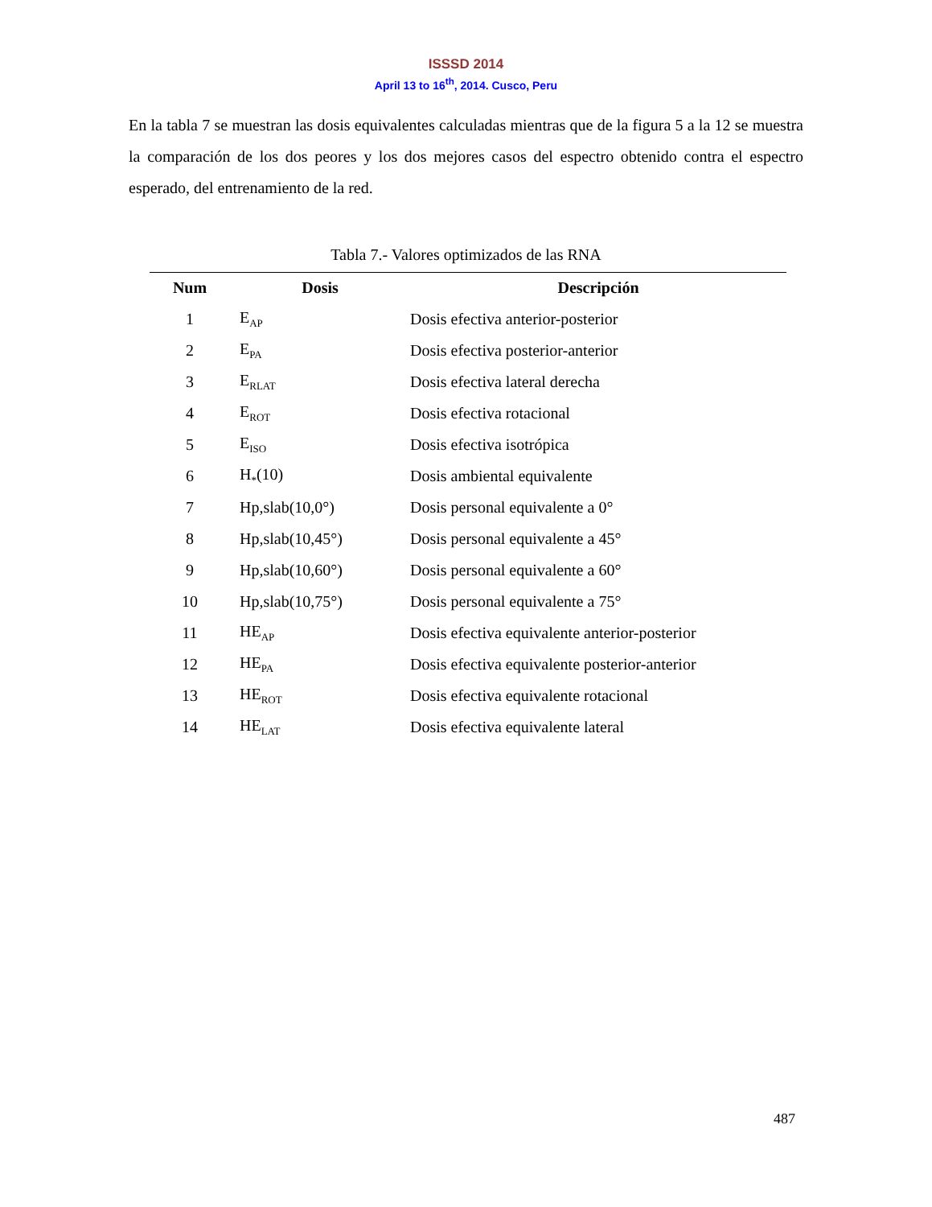ISSSD 2014
April 13 to 16<sup>th</sup>, 2014. Cusco, Peru
En la tabla 7 se muestran las dosis equivalentes calculadas mientras que de la figura 5 a la 12 se muestra la comparación de los dos peores y los dos mejores casos del espectro obtenido contra el espectro esperado, del entrenamiento de la red.
Tabla 7.- Valores optimizados de las RNA
| Num | Dosis | Descripción |
| --- | --- | --- |
| 1 | E<sub>AP</sub> | Dosis efectiva anterior-posterior |
| 2 | E<sub>PA</sub> | Dosis efectiva posterior-anterior |
| 3 | E<sub>RLAT</sub> | Dosis efectiva lateral derecha |
| 4 | E<sub>ROT</sub> | Dosis efectiva rotacional |
| 5 | E<sub>ISO</sub> | Dosis efectiva isotrópica |
| 6 | H<sub>*</sub>(10) | Dosis ambiental equivalente |
| 7 | Hp,slab(10,0°) | Dosis personal equivalente a 0° |
| 8 | Hp,slab(10,45°) | Dosis personal equivalente a 45° |
| 9 | Hp,slab(10,60°) | Dosis personal equivalente a 60° |
| 10 | Hp,slab(10,75°) | Dosis personal equivalente a 75° |
| 11 | HE<sub>AP</sub> | Dosis efectiva equivalente anterior-posterior |
| 12 | HE<sub>PA</sub> | Dosis efectiva equivalente posterior-anterior |
| 13 | HE<sub>ROT</sub> | Dosis efectiva equivalente rotacional |
| 14 | HE<sub>LAT</sub> | Dosis efectiva equivalente lateral |
487